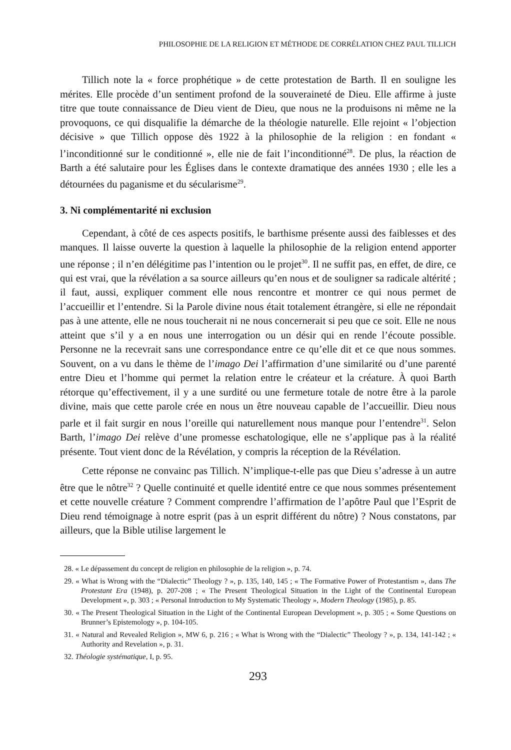PHILOSOPHIE DE LA RELIGION ET MÉTHODE DE CORRÉLATION CHEZ PAUL TILLICH
Tillich note la « force prophétique » de cette protestation de Barth. Il en souligne les mérites. Elle procède d’un sentiment profond de la souveraineté de Dieu. Elle affirme à juste titre que toute connaissance de Dieu vient de Dieu, que nous ne la produisons ni même ne la provoquons, ce qui disqualifie la démarche de la théologie naturelle. Elle rejoint « l’objection décisive » que Tillich oppose dès 1922 à la philosophie de la religion : en fondant « l’inconditionné sur le conditionné », elle nie de fait l’inconditionné<sup>28</sup>. De plus, la réaction de Barth a été salutaire pour les Églises dans le contexte dramatique des années 1930 ; elle les a détournées du paganisme et du sécularisme<sup>29</sup>.
3. Ni complémentarité ni exclusion
Cependant, à côté de ces aspects positifs, le barthisme présente aussi des faiblesses et des manques. Il laisse ouverte la question à laquelle la philosophie de la religion entend apporter une réponse ; il n’en délégitime pas l’intention ou le projet<sup>30</sup>. Il ne suffit pas, en effet, de dire, ce qui est vrai, que la révélation a sa source ailleurs qu’en nous et de souligner sa radicale altérité ; il faut, aussi, expliquer comment elle nous rencontre et montrer ce qui nous permet de l’accueillir et l’entendre. Si la Parole divine nous était totalement étrangère, si elle ne répondait pas à une attente, elle ne nous toucherait ni ne nous concernerait si peu que ce soit. Elle ne nous atteint que s’il y a en nous une interrogation ou un désir qui en rende l’écoute possible. Personne ne la recevrait sans une correspondance entre ce qu’elle dit et ce que nous sommes. Souvent, on a vu dans le thème de l’imago Dei l’affirmation d’une similarité ou d’une parenté entre Dieu et l’homme qui permet la relation entre le créateur et la créature. À quoi Barth rétorque qu’effectivement, il y a une surdité ou une fermeture totale de notre être à la parole divine, mais que cette parole crée en nous un être nouveau capable de l’accueillir. Dieu nous parle et il fait surgir en nous l’oreille qui naturellement nous manque pour l’entendre<sup>31</sup>. Selon Barth, l’imago Dei relève d’une promesse eschatologique, elle ne s’applique pas à la réalité présente. Tout vient donc de la Révélation, y compris la réception de la Révélation.
Cette réponse ne convainc pas Tillich. N’implique-t-elle pas que Dieu s’adresse à un autre être que le nôtre<sup>32</sup> ? Quelle continuité et quelle identité entre ce que nous sommes présentement et cette nouvelle créature ? Comment comprendre l’affirmation de l’apôtre Paul que l’Esprit de Dieu rend témoignage à notre esprit (pas à un esprit différent du nôtre) ? Nous constatons, par ailleurs, que la Bible utilise largement le
28. « Le dépassement du concept de religion en philosophie de la religion », p. 74.
29. « What is Wrong with the “Dialectic” Theology ? », p. 135, 140, 145 ; « The Formative Power of Protestantism », dans The Protestant Era (1948), p. 207-208 ; « The Present Theological Situation in the Light of the Continental European Development », p. 303 ; « Personal Introduction to My Systematic Theology », Modern Theology (1985), p. 85.
30. « The Present Theological Situation in the Light of the Continental European Development », p. 305 ; « Some Questions on Brunner’s Epistemology », p. 104-105.
31. « Natural and Revealed Religion », MW 6, p. 216 ; « What is Wrong with the “Dialectic” Theology ? », p. 134, 141-142 ; « Authority and Revelation », p. 31.
32. Théologie systématique, I, p. 95.
293